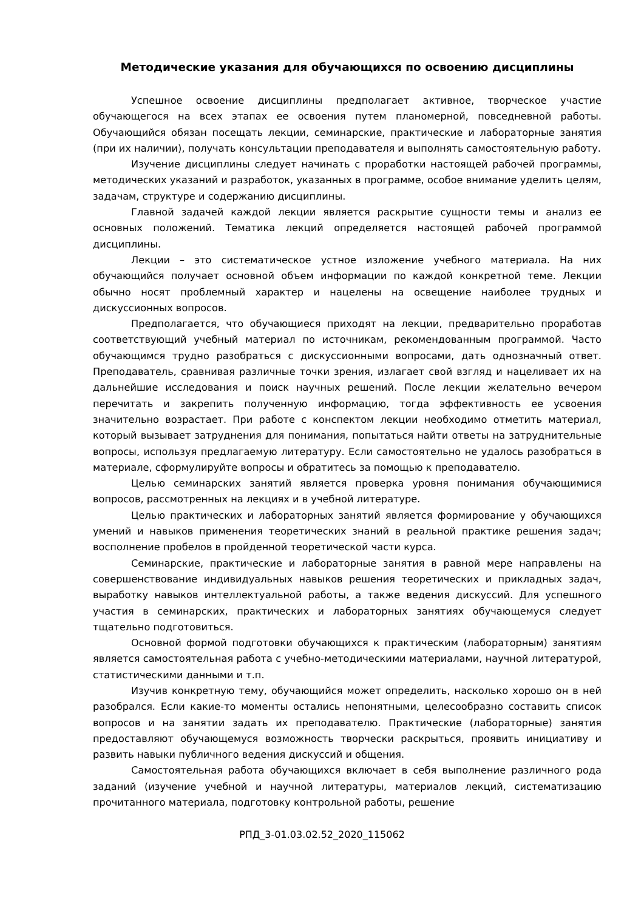Методические указания для обучающихся по освоению дисциплины
Успешное освоение дисциплины предполагает активное, творческое участие обучающегося на всех этапах ее освоения путем планомерной, повседневной работы. Обучающийся обязан посещать лекции, семинарские, практические и лабораторные занятия (при их наличии), получать консультации преподавателя и выполнять самостоятельную работу.
Изучение дисциплины следует начинать с проработки настоящей рабочей программы, методических указаний и разработок, указанных в программе, особое внимание уделить целям, задачам, структуре и содержанию дисциплины.
Главной задачей каждой лекции является раскрытие сущности темы и анализ ее основных положений. Тематика лекций определяется настоящей рабочей программой дисциплины.
Лекции – это систематическое устное изложение учебного материала. На них обучающийся получает основной объем информации по каждой конкретной теме. Лекции обычно носят проблемный характер и нацелены на освещение наиболее трудных и дискуссионных вопросов.
Предполагается, что обучающиеся приходят на лекции, предварительно проработав соответствующий учебный материал по источникам, рекомендованным программой. Часто обучающимся трудно разобраться с дискуссионными вопросами, дать однозначный ответ. Преподаватель, сравнивая различные точки зрения, излагает свой взгляд и нацеливает их на дальнейшие исследования и поиск научных решений. После лекции желательно вечером перечитать и закрепить полученную информацию, тогда эффективность ее усвоения значительно возрастает. При работе с конспектом лекции необходимо отметить материал, который вызывает затруднения для понимания, попытаться найти ответы на затруднительные вопросы, используя предлагаемую литературу. Если самостоятельно не удалось разобраться в материале, сформулируйте вопросы и обратитесь за помощью к преподавателю.
Целью семинарских занятий является проверка уровня понимания обучающимися вопросов, рассмотренных на лекциях и в учебной литературе.
Целью практических и лабораторных занятий является формирование у обучающихся умений и навыков применения теоретических знаний в реальной практике решения задач; восполнение пробелов в пройденной теоретической части курса.
Семинарские, практические и лабораторные занятия в равной мере направлены на совершенствование индивидуальных навыков решения теоретических и прикладных задач, выработку навыков интеллектуальной работы, а также ведения дискуссий. Для успешного участия в семинарских, практических и лабораторных занятиях обучающемуся следует тщательно подготовиться.
Основной формой подготовки обучающихся к практическим (лабораторным) занятиям является самостоятельная работа с учебно-методическими материалами, научной литературой, статистическими данными и т.п.
Изучив конкретную тему, обучающийся может определить, насколько хорошо он в ней разобрался. Если какие-то моменты остались непонятными, целесообразно составить список вопросов и на занятии задать их преподавателю. Практические (лабораторные) занятия предоставляют обучающемуся возможность творчески раскрыться, проявить инициативу и развить навыки публичного ведения дискуссий и общения.
Самостоятельная работа обучающихся включает в себя выполнение различного рода заданий (изучение учебной и научной литературы, материалов лекций, систематизацию прочитанного материала, подготовку контрольной работы, решение
РПД_3-01.03.02.52_2020_115062